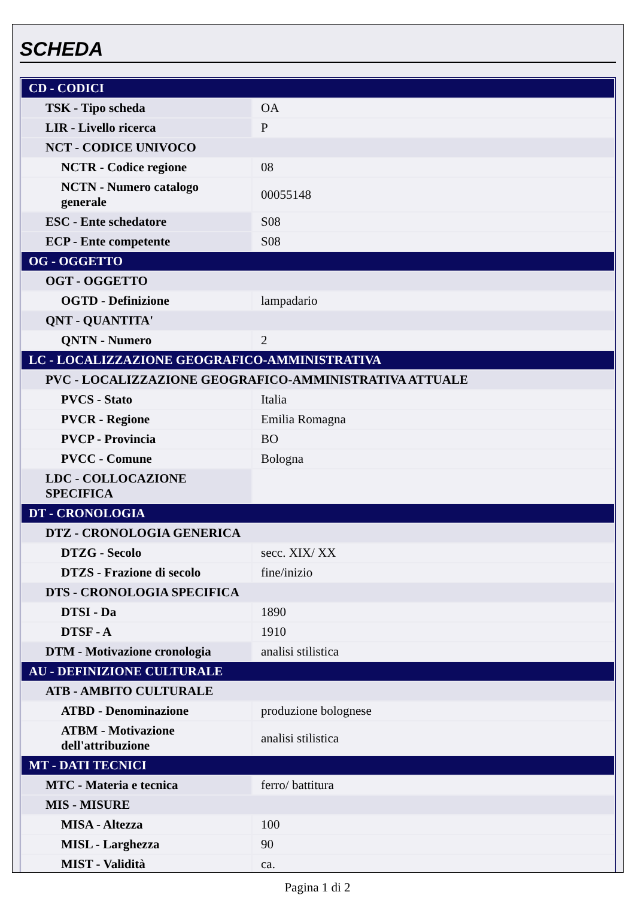SCHEDA
| CD - CODICI | |
| TSK - Tipo scheda | OA |
| LIR - Livello ricerca | P |
| NCT - CODICE UNIVOCO | |
| NCTR - Codice regione | 08 |
| NCTN - Numero catalogo generale | 00055148 |
| ESC - Ente schedatore | S08 |
| ECP - Ente competente | S08 |
| OG - OGGETTO | |
| OGT - OGGETTO | |
| OGTD - Definizione | lampadario |
| QNT - QUANTITA' | |
| QNTN - Numero | 2 |
| LC - LOCALIZZAZIONE GEOGRAFICO-AMMINISTRATIVA | |
| PVC - LOCALIZZAZIONE GEOGRAFICO-AMMINISTRATIVA ATTUALE | |
| PVCS - Stato | Italia |
| PVCR - Regione | Emilia Romagna |
| PVCP - Provincia | BO |
| PVCC - Comune | Bologna |
| LDC - COLLOCAZIONE SPECIFICA | |
| DT - CRONOLOGIA | |
| DTZ - CRONOLOGIA GENERICA | |
| DTZG - Secolo | secc. XIX/ XX |
| DTZS - Frazione di secolo | fine/inizio |
| DTS - CRONOLOGIA SPECIFICA | |
| DTSI - Da | 1890 |
| DTSF - A | 1910 |
| DTM - Motivazione cronologia | analisi stilistica |
| AU - DEFINIZIONE CULTURALE | |
| ATB - AMBITO CULTURALE | |
| ATBD - Denominazione | produzione bolognese |
| ATBM - Motivazione dell'attribuzione | analisi stilistica |
| MT - DATI TECNICI | |
| MTC - Materia e tecnica | ferro/ battitura |
| MIS - MISURE | |
| MISA - Altezza | 100 |
| MISL - Larghezza | 90 |
| MIST - Validità | ca. |
Pagina 1 di 2